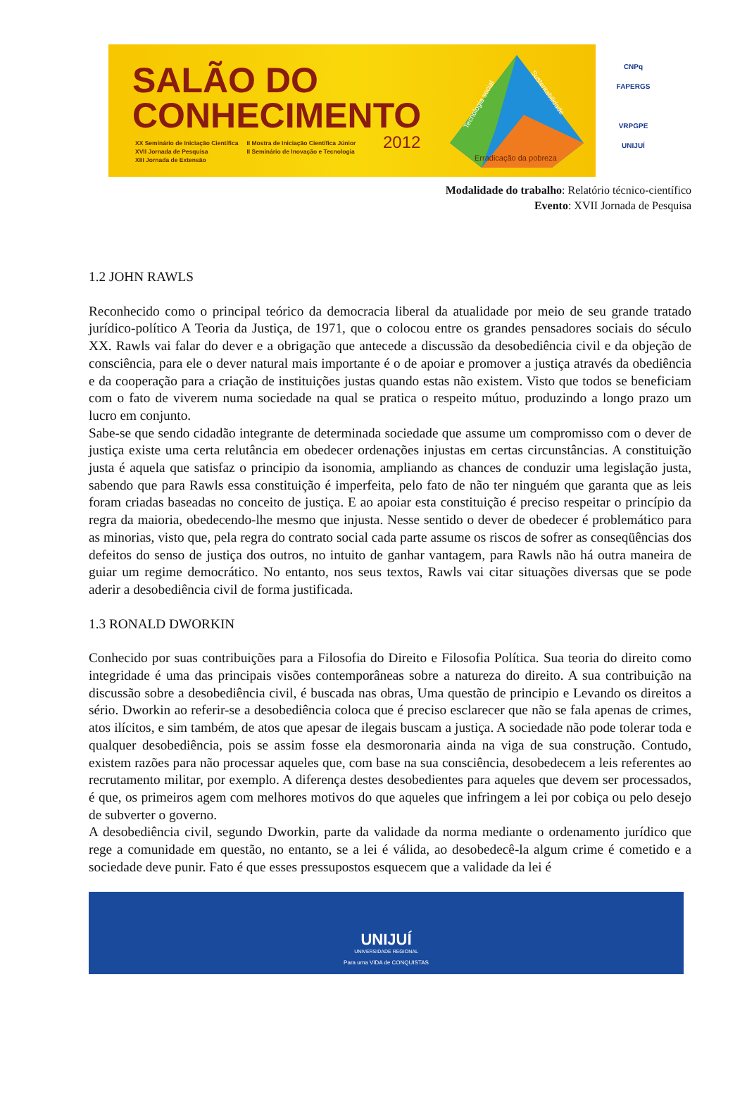SALÃO DO
CONHECIMENTO
XX Seminário de Iniciação Científica
XVII Jornada de Pesquisa
XIII Jornada de Extensão
II Mostra de Iniciação Científica Júnior
II Seminário de Inovação e Tecnologia
2012
Erradicação da pobreza
Tecnologia social
Sustentabilidade
CNPq
FAPERGS
VRPGPE
UNIJUÍ
Modalidade do trabalho: Relatório técnico-científico
Evento: XVII Jornada de Pesquisa
1.2 JOHN RAWLS
Reconhecido como o principal teórico da democracia liberal da atualidade por meio de seu grande tratado jurídico-político A Teoria da Justiça, de 1971, que o colocou entre os grandes pensadores sociais do século XX. Rawls vai falar do dever e a obrigação que antecede a discussão da desobediência civil e da objeção de consciência, para ele o dever natural mais importante é o de apoiar e promover a justiça através da obediência e da cooperação para a criação de instituições justas quando estas não existem. Visto que todos se beneficiam com o fato de viverem numa sociedade na qual se pratica o respeito mútuo, produzindo a longo prazo um lucro em conjunto.
Sabe-se que sendo cidadão integrante de determinada sociedade que assume um compromisso com o dever de justiça existe uma certa relutância em obedecer ordenações injustas em certas circunstâncias. A constituição justa é aquela que satisfaz o principio da isonomia, ampliando as chances de conduzir uma legislação justa, sabendo que para Rawls essa constituição é imperfeita, pelo fato de não ter ninguém que garanta que as leis foram criadas baseadas no conceito de justiça. E ao apoiar esta constituição é preciso respeitar o princípio da regra da maioria, obedecendo-lhe mesmo que injusta. Nesse sentido o dever de obedecer é problemático para as minorias, visto que, pela regra do contrato social cada parte assume os riscos de sofrer as conseqüências dos defeitos do senso de justiça dos outros, no intuito de ganhar vantagem, para Rawls não há outra maneira de guiar um regime democrático. No entanto, nos seus textos, Rawls vai citar situações diversas que se pode aderir a desobediência civil de forma justificada.
1.3 RONALD DWORKIN
Conhecido por suas contribuições para a Filosofia do Direito e Filosofia Política. Sua teoria do direito como integridade é uma das principais visões contemporâneas sobre a natureza do direito. A sua contribuição na discussão sobre a desobediência civil, é buscada nas obras, Uma questão de principio e Levando os direitos a sério. Dworkin ao referir-se a desobediência coloca que é preciso esclarecer que não se fala apenas de crimes, atos ilícitos, e sim também, de atos que apesar de ilegais buscam a justiça. A sociedade não pode tolerar toda e qualquer desobediência, pois se assim fosse ela desmoronaria ainda na viga de sua construção. Contudo, existem razões para não processar aqueles que, com base na sua consciência, desobedecem a leis referentes ao recrutamento militar, por exemplo. A diferença destes desobedientes para aqueles que devem ser processados, é que, os primeiros agem com melhores motivos do que aqueles que infringem a lei por cobiça ou pelo desejo de subverter o governo.
A desobediência civil, segundo Dworkin, parte da validade da norma mediante o ordenamento jurídico que rege a comunidade em questão, no entanto, se a lei é válida, ao desobedecê-la algum crime é cometido e a sociedade deve punir. Fato é que esses pressupostos esquecem que a validade da lei é
UNIJUÍ
UNIVERSIDADE REGIONAL
Para uma VIDA de CONQUISTAS